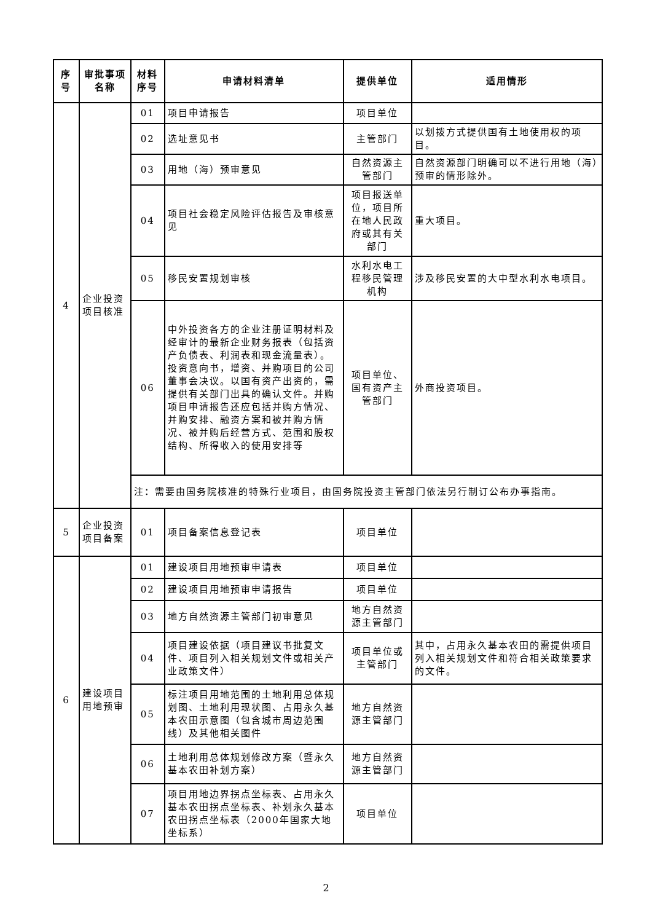| 序号 | 审批事项名称 | 材料序号 | 申请材料清单 | 提供单位 | 适用情形 |
| --- | --- | --- | --- | --- | --- |
| 4 | 企业投资项目核准 | 01 | 项目申请报告 | 项目单位 | |
| | | 02 | 选址意见书 | 主管部门 | 以划拨方式提供国有土地使用权的项目。 |
| | | 03 | 用地（海）预审意见 | 自然资源主管部门 | 自然资源部门明确可以不进行用地（海）预审的情形除外。 |
| | | 04 | 项目社会稳定风险评估报告及审核意见 | 项目报送单位，项目所在地人民政府或其有关部门 | 重大项目。 |
| | | 05 | 移民安置规划审核 | 水利水电工程移民管理机构 | 涉及移民安置的大中型水利水电项目。 |
| | | 06 | 中外投资各方的企业注册证明材料及经审计的最新企业财务报表（包括资产负债表、利润表和现金流量表）。投资意向书，增资、并购项目的公司董事会决议。以国有资产出资的，需提供有关部门出具的确认文件。并购项目申请报告还应包括并购方情况、并购安排、融资方案和被并购方情况、被并购后经营方式、范围和股权结构、所得收入的使用安排等 | 项目单位、国有资产主管部门 | 外商投资项目。 |
| | | 注：需要由国务院核准的特殊行业项目，由国务院投资主管部门依法另行制订公布办事指南。 | | | |
| 5 | 企业投资项目备案 | 01 | 项目备案信息登记表 | 项目单位 | |
| 6 | 建设项目用地预审 | 01 | 建设项目用地预审申请表 | 项目单位 | |
| | | 02 | 建设项目用地预审申请报告 | 项目单位 | |
| | | 03 | 地方自然资源主管部门初审意见 | 地方自然资源主管部门 | |
| | | 04 | 项目建设依据（项目建议书批复文件、项目列入相关规划文件或相关产业政策文件） | 项目单位或主管部门 | 其中，占用永久基本农田的需提供项目列入相关规划文件和符合相关政策要求的文件。 |
| | | 05 | 标注项目用地范围的土地利用总体规划图、土地利用现状图、占用永久基本农田示意图（包含城市周边范围线）及其他相关图件 | 地方自然资源主管部门 | |
| | | 06 | 土地利用总体规划修改方案（暨永久基本农田补划方案） | 地方自然资源主管部门 | |
| | | 07 | 项目用地边界拐点坐标表、占用永久基本农田拐点坐标表、补划永久基本农田拐点坐标表（2000年国家大地坐标系） | 项目单位 | |
2